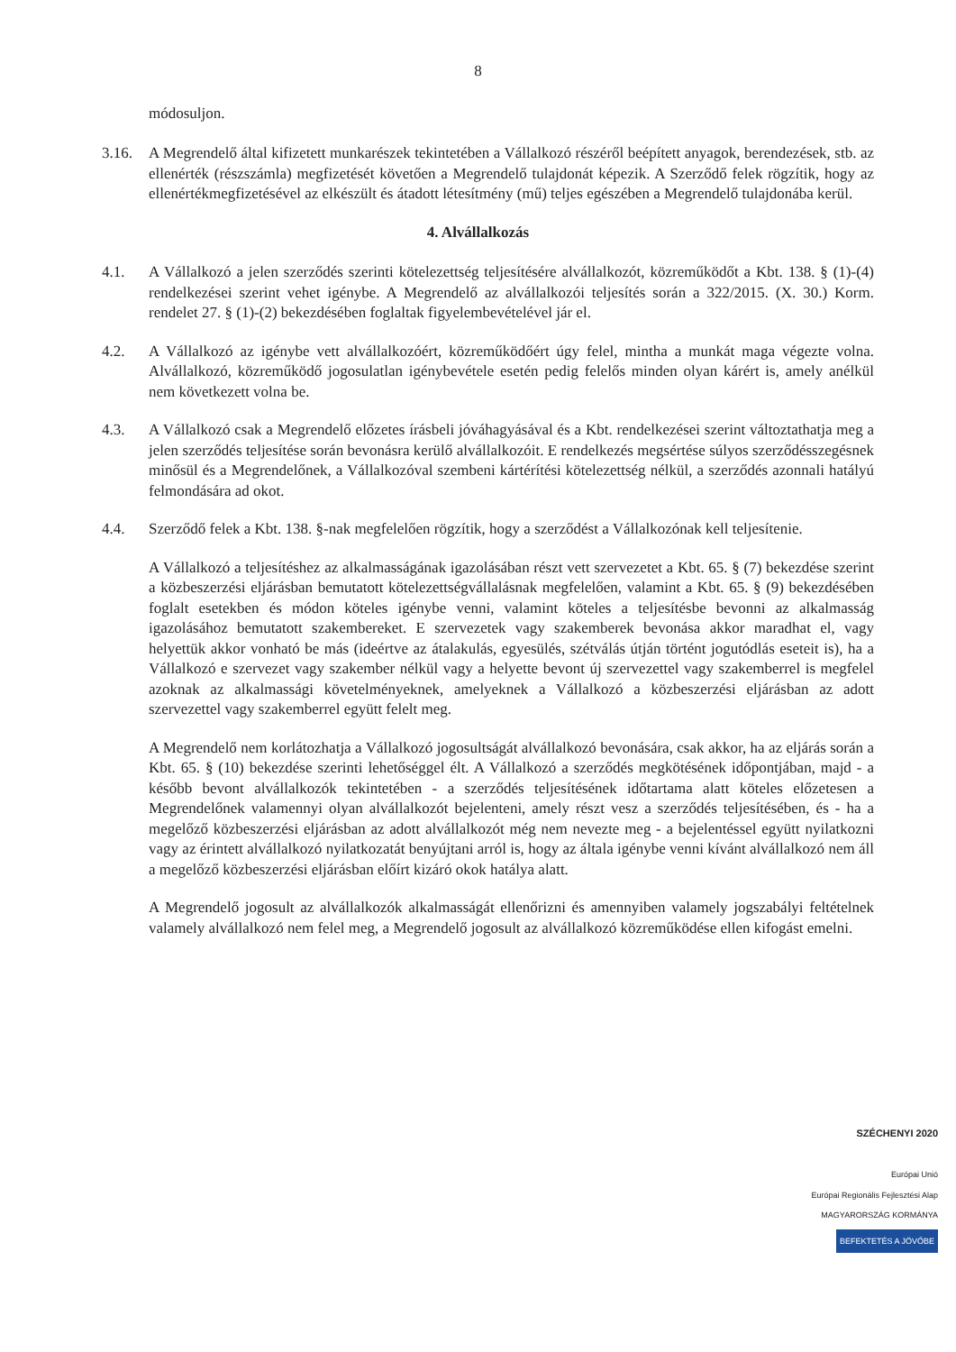8
módosuljon.
3.16. A Megrendelő által kifizetett munkarészek tekintetében a Vállalkozó részéről beépített anyagok, berendezések, stb. az ellenérték (részszámla) megfizetését követően a Megrendelő tulajdonát képezik. A Szerződő felek rögzítik, hogy az ellenértékmegfizetésével az elkészült és átadott létesítmény (mű) teljes egészében a Megrendelő tulajdonába kerül.
4. Alvállalkozás
4.1. A Vállalkozó a jelen szerződés szerinti kötelezettség teljesítésére alvállalkozót, közreműködőt a Kbt. 138. § (1)-(4) rendelkezései szerint vehet igénybe. A Megrendelő az alvállalkozói teljesítés során a 322/2015. (X. 30.) Korm. rendelet 27. § (1)-(2) bekezdésében foglaltak figyelembevételével jár el.
4.2. A Vállalkozó az igénybe vett alvállalkozóért, közreműködőért úgy felel, mintha a munkát maga végezte volna. Alvállalkozó, közreműködő jogosulatlan igénybevétele esetén pedig felelős minden olyan kárért is, amely anélkül nem következett volna be.
4.3. A Vállalkozó csak a Megrendelő előzetes írásbeli jóváhagyásával és a Kbt. rendelkezései szerint változtathatja meg a jelen szerződés teljesítése során bevonásra kerülő alvállalkozóit. E rendelkezés megsértése súlyos szerződésszegésnek minősül és a Megrendelőnek, a Vállalkozóval szembeni kártérítési kötelezettség nélkül, a szerződés azonnali hatályú felmondására ad okot.
4.4. Szerződő felek a Kbt. 138. §-nak megfelelően rögzítik, hogy a szerződést a Vállalkozónak kell teljesítenie.
A Vállalkozó a teljesítéshez az alkalmasságának igazolásában részt vett szervezetet a Kbt. 65. § (7) bekezdése szerint a közbeszerzési eljárásban bemutatott kötelezettségvállalásnak megfelelően, valamint a Kbt. 65. § (9) bekezdésében foglalt esetekben és módon köteles igénybe venni, valamint köteles a teljesítésbe bevonni az alkalmasság igazolásához bemutatott szakembereket. E szervezetek vagy szakemberek bevonása akkor maradhat el, vagy helyettük akkor vonható be más (ideértve az átalakulás, egyesülés, szétválás útján történt jogutódlás eseteit is), ha a Vállalkozó e szervezet vagy szakember nélkül vagy a helyette bevont új szervezettel vagy szakemberrel is megfelel azoknak az alkalmassági követelményeknek, amelyeknek a Vállalkozó a közbeszerzési eljárásban az adott szervezettel vagy szakemberrel együtt felelt meg.
A Megrendelő nem korlátozhatja a Vállalkozó jogosultságát alvállalkozó bevonására, csak akkor, ha az eljárás során a Kbt. 65. § (10) bekezdése szerinti lehetőséggel élt. A Vállalkozó a szerződés megkötésének időpontjában, majd - a később bevont alvállalkozók tekintetében - a szerződés teljesítésének időtartama alatt köteles előzetesen a Megrendelőnek valamennyi olyan alvállalkozót bejelenteni, amely részt vesz a szerződés teljesítésében, és - ha a megelőző közbeszerzési eljárásban az adott alvállalkozót még nem nevezte meg - a bejelentéssel együtt nyilatkozni vagy az érintett alvállalkozó nyilatkozatát benyújtani arról is, hogy az általa igénybe venni kívánt alvállalkozó nem áll a megelőző közbeszerzési eljárásban előírt kizáró okok hatálya alatt.
A Megrendelő jogosult az alvállalkozók alkalmasságát ellenőrizni és amennyiben valamely jogszabályi feltételnek valamely alvállalkozó nem felel meg, a Megrendelő jogosult az alvállalkozó közreműködése ellen kifogást emelni.
SZÉCHENYI 2020
Európai Unió
Európai Regionális Fejlesztési Alap
MAGYARORSZÁG KORMÁNYA
BEFEKTETÉS A JÖVŐBE